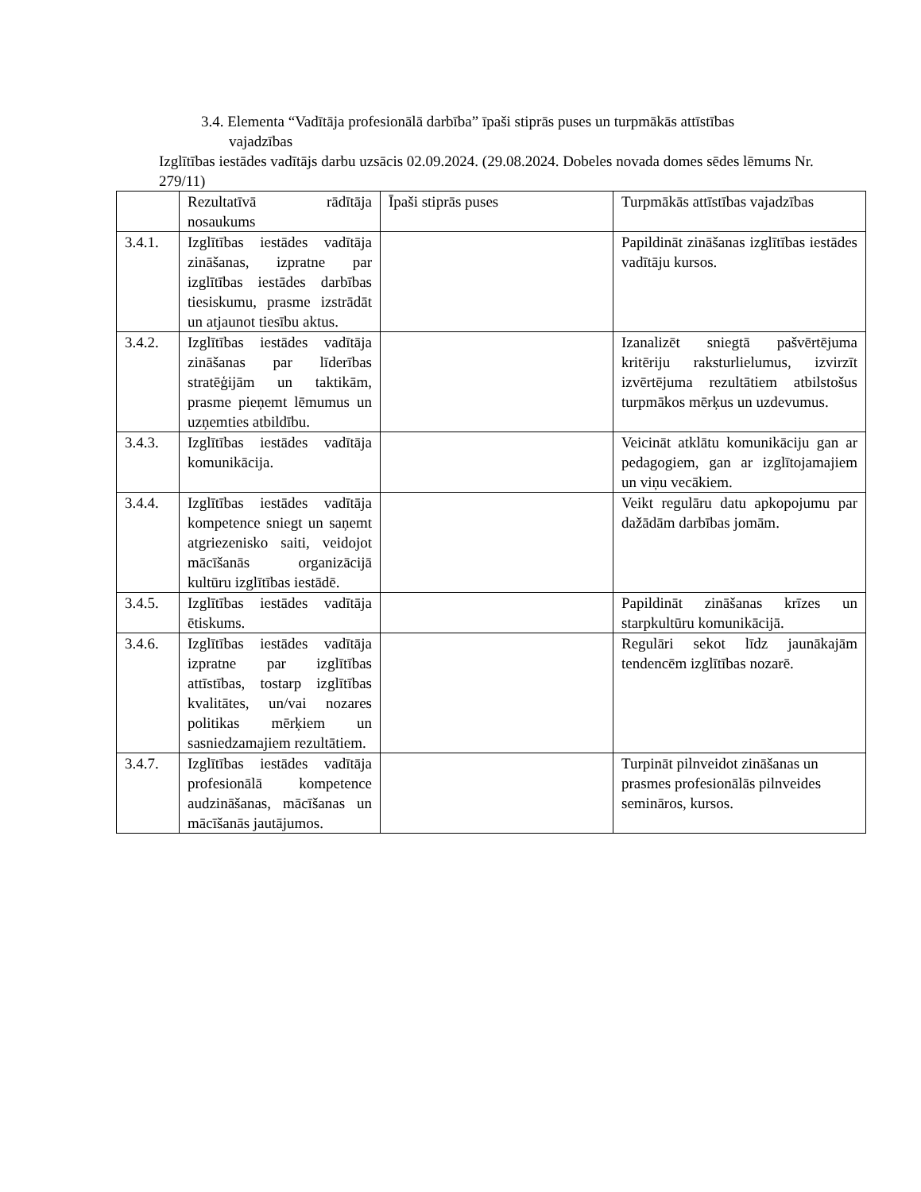3.4. Elementa “Vadītāja profesionālā darbība” īpaši stiprās puses un turpmākās attīstības
vajadzības
Izglītības iestādes vadītājs darbu uzsācis 02.09.2024. (29.08.2024. Dobeles novada domes sēdes lēmums Nr. 279/11)
| | Rezultatīvā rādītāja nosaukums | Īpaši stiprās puses | Turpmākās attīstības vajadzības |
| 3.4.1. | Izglītības iestādes vadītāja zināšanas, izpratne par izglītības iestādes darbības tiesiskumu, prasme izstrādāt un atjaunot tiesību aktus. | | Papildināt zināšanas izglītības iestādes vadītāju kursos. |
| 3.4.2. | Izglītības iestādes vadītāja zināšanas par līderības stratēģijām un taktikām, prasme pieņemt lēmumus un uzņemties atbildību. | | Izanalizēt sniegtā pašvērtējuma kritēriju raksturlielumus, izvirzīt izvērtējuma rezultātiem atbilstošus turpmākos mērķus un uzdevumus. |
| 3.4.3. | Izglītības iestādes vadītāja komunikācija. | | Veicināt atklātu komunikāciju gan ar pedagogiem, gan ar izglītojamajiem un viņu vecākiem. |
| 3.4.4. | Izglītības iestādes vadītāja kompetence sniegt un saņemt atgriezenisko saiti, veidojot mācīšanās organizācijā kultūru izglītības iestādē. | | Veikt regulāru datu apkopojumu par dažādām darbības jomām. |
| 3.4.5. | Izglītības iestādes vadītāja ētiskums. | | Papildināt zināšanas krīzes un starpkultūru komunikācijā. |
| 3.4.6. | Izglītības iestādes vadītāja izpratne par izglītības attīstības, tostarp izglītības kvalitātes, un/vai nozares politikas mērķiem un sasniedzamajiem rezultātiem. | | Regulāri sekot līdz jaunākajām tendencēm izglītības nozarē. |
| 3.4.7. | Izglītības iestādes vadītāja profesionālā kompetence audzināšanas, mācīšanas un mācīšanās jautājumos. | | Turpināt pilnveidot zināšanas un prasmes profesionālās pilnveides semināros, kursos. |